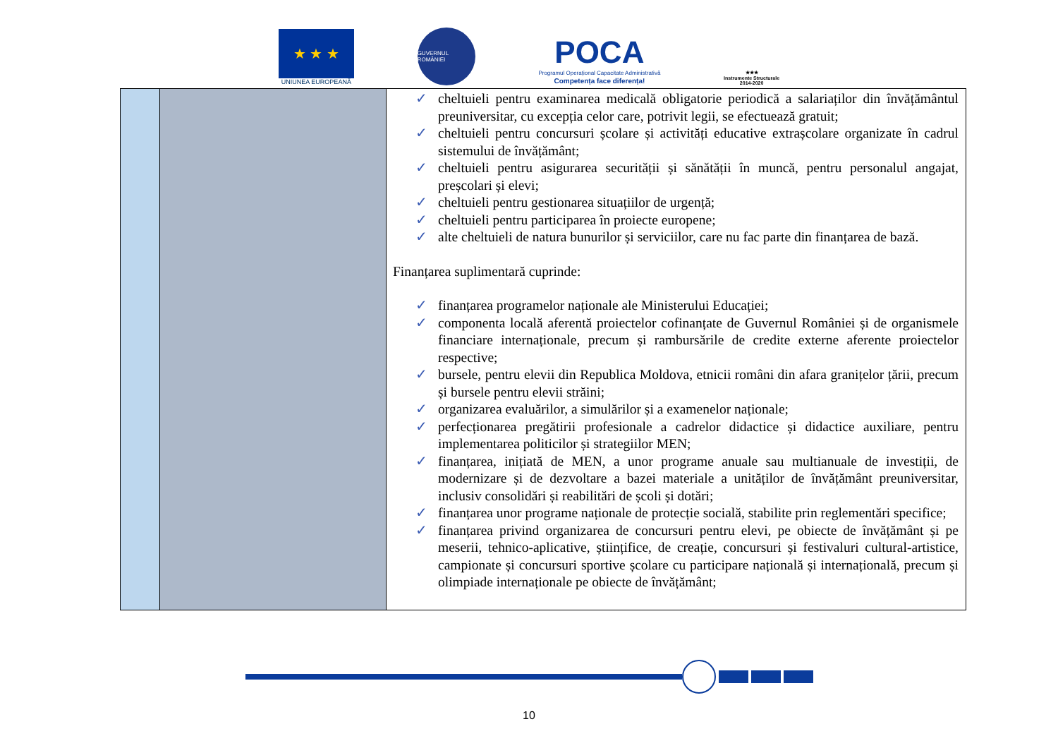★ ★ ★
UNIUNEA EUROPEANĂ
GUVERNUL ROMÂNIEI
POCA
Programul Operațional Capacitate Administrativă
Competența face diferența!
★★★
Instrumente Structurale
2014-2020
| | | ✓ cheltuieli pentru examinarea medicală obligatorie periodică a salariaților din învățământul preuniversitar, cu excepția celor care, potrivit legii, se efectuează gratuit; ✓ cheltuieli pentru concursuri școlare și activități educative extrașcolare organizate în cadrul sistemului de învățământ; ✓ cheltuieli pentru asigurarea securității și sănătății în muncă, pentru personalul angajat, preșcolari și elevi; ✓ cheltuieli pentru gestionarea situațiilor de urgență; ✓ cheltuieli pentru participarea în proiecte europene; ✓ alte cheltuieli de natura bunurilor și serviciilor, care nu fac parte din finanțarea de bază. Finanțarea suplimentară cuprinde: ✓ finanțarea programelor naționale ale Ministerului Educației; ✓ componenta locală aferentă proiectelor cofinanțate de Guvernul României și de organismele financiare internaționale, precum și rambursările de credite externe aferente proiectelor respective; ✓ bursele, pentru elevii din Republica Moldova, etnicii români din afara granițelor țării, precum și bursele pentru elevii străini; ✓ organizarea evaluărilor, a simulărilor și a examenelor naționale; ✓ perfecționarea pregătirii profesionale a cadrelor didactice și didactice auxiliare, pentru implementarea politicilor și strategiilor MEN; ✓ finanțarea, inițiată de MEN, a unor programe anuale sau multianuale de investiții, de modernizare și de dezvoltare a bazei materiale a unităților de învățământ preuniversitar, inclusiv consolidări și reabilitări de școli și dotări; ✓ finanțarea unor programe naționale de protecție socială, stabilite prin reglementări specifice; ✓ finanțarea privind organizarea de concursuri pentru elevi, pe obiecte de învățământ și pe meserii, tehnico-aplicative, științifice, de creație, concursuri și festivaluri cultural-artistice, campionate și concursuri sportive școlare cu participare națională și internațională, precum și olimpiade internaționale pe obiecte de învățământ; |
10